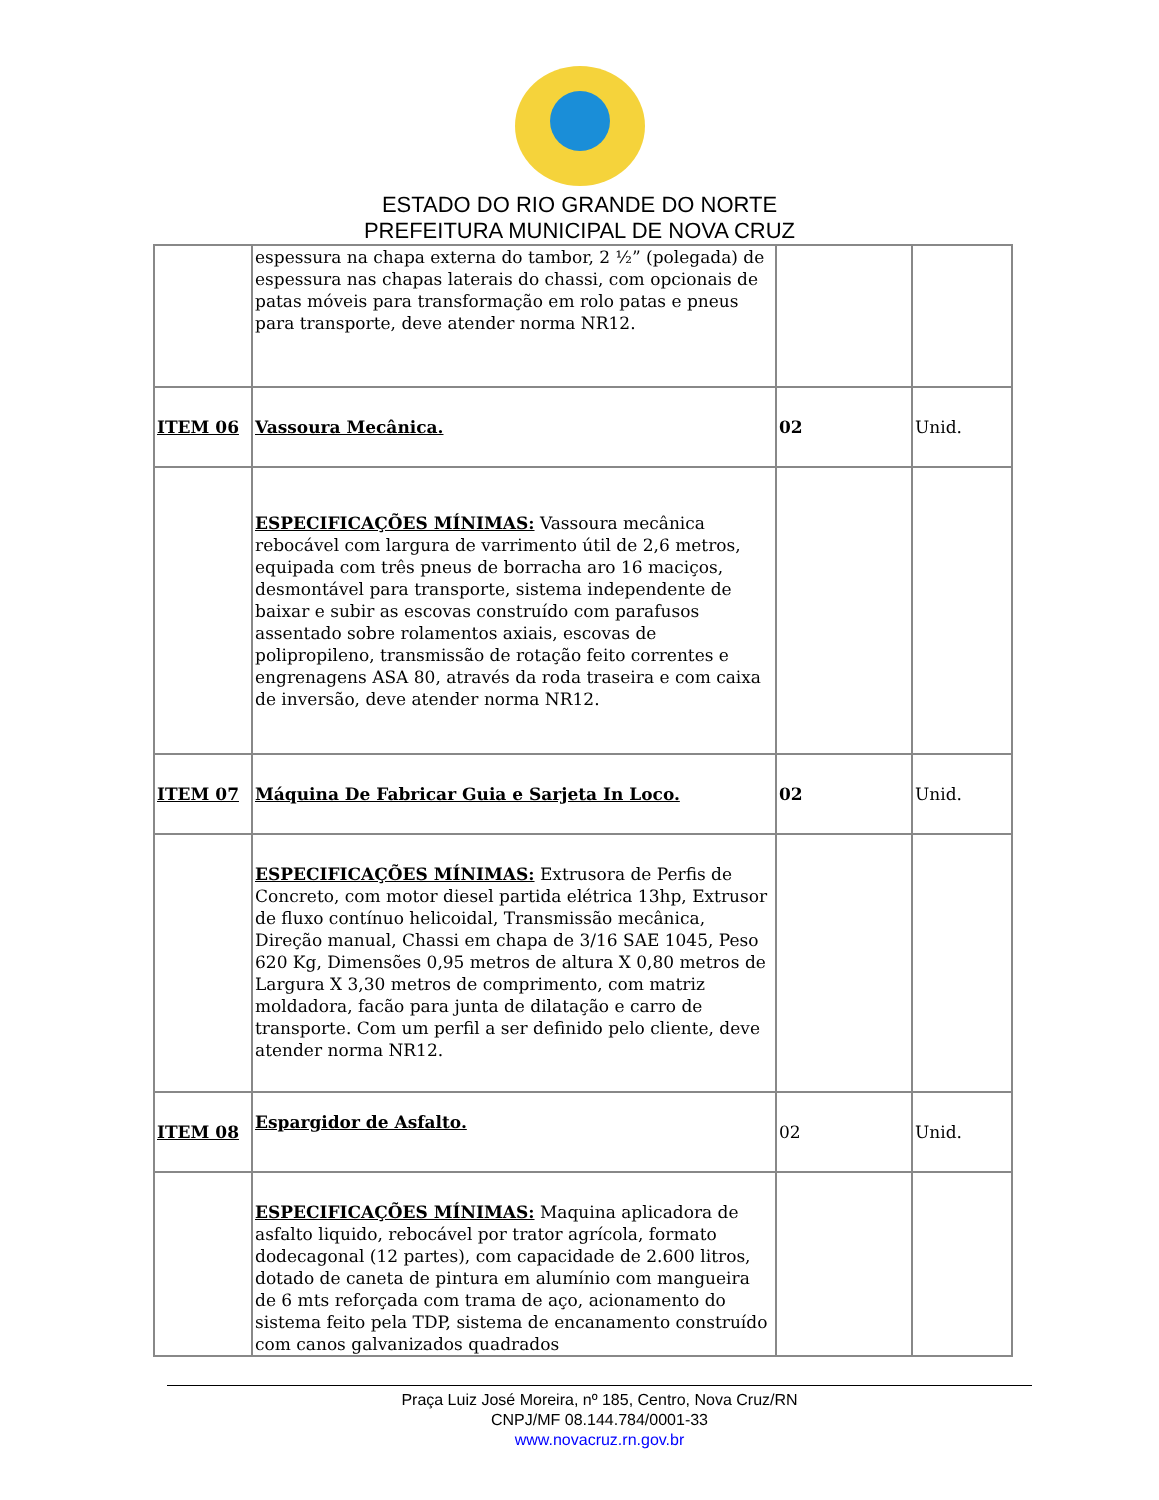ESTADO DO RIO GRANDE DO NORTE
PREFEITURA MUNICIPAL DE NOVA CRUZ
| | espessura na chapa externa do tambor, 2 ½” (polegada) de espessura nas chapas laterais do chassi, com opcionais de patas móveis para transformação em rolo patas e pneus para transporte, deve atender norma NR12. | | |
| ITEM 06 | Vassoura Mecânica. | 02 | Unid. |
| | ESPECIFICAÇÕES MÍNIMAS: Vassoura mecânica rebocável com largura de varrimento útil de 2,6 metros, equipada com três pneus de borracha aro 16 maciços, desmontável para transporte, sistema independente de baixar e subir as escovas construído com parafusos assentado sobre rolamentos axiais, escovas de polipropileno, transmissão de rotação feito correntes e engrenagens ASA 80, através da roda traseira e com caixa de inversão, deve atender norma NR12. | | |
| ITEM 07 | Máquina De Fabricar Guia e Sarjeta In Loco. | 02 | Unid. |
| | ESPECIFICAÇÕES MÍNIMAS: Extrusora de Perfis de Concreto, com motor diesel partida elétrica 13hp, Extrusor de fluxo contínuo helicoidal, Transmissão mecânica, Direção manual, Chassi em chapa de 3/16 SAE 1045, Peso 620 Kg, Dimensões 0,95 metros de altura X 0,80 metros de Largura X 3,30 metros de comprimento, com matriz moldadora, facão para junta de dilatação e carro de transporte. Com um perfil a ser definido pelo cliente, deve atender norma NR12. | | |
| ITEM 08 | Espargidor de Asfalto. | 02 | Unid. |
| | ESPECIFICAÇÕES MÍNIMAS: Maquina aplicadora de asfalto liquido, rebocável por trator agrícola, formato dodecagonal (12 partes), com capacidade de 2.600 litros, dotado de caneta de pintura em alumínio com mangueira de 6 mts reforçada com trama de aço, acionamento do sistema feito pela TDP, sistema de encanamento construído com canos galvanizados quadrados | | |
Praça Luiz José Moreira, nº 185, Centro, Nova Cruz/RN
CNPJ/MF 08.144.784/0001-33
www.novacruz.rn.gov.br